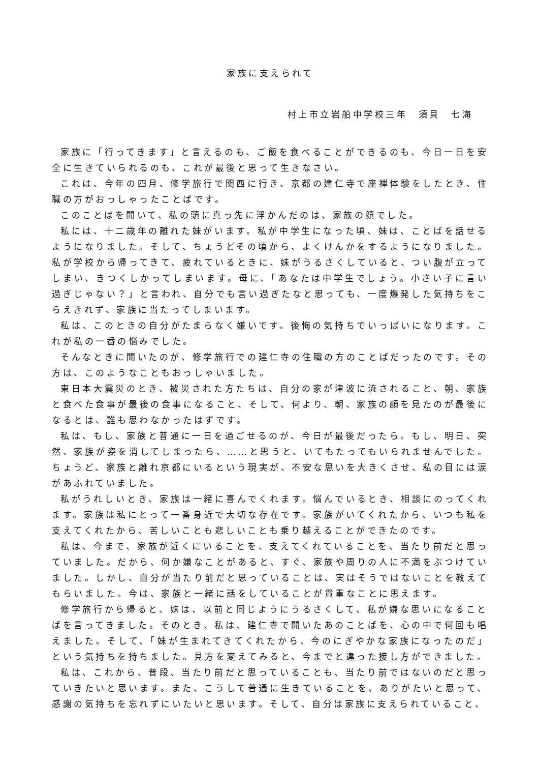家族に支えられて
村上市立岩船中学校三年　須貝　七海
家族に「行ってきます」と言えるのも、ご飯を食べることができるのも、今日一日を安全に生きていられるのも、これが最後と思って生きなさい。
これは、今年の四月、修学旅行で関西に行き、京都の建仁寺で座禅体験をしたとき、住職の方がおっしゃったことばです。
このことばを聞いて、私の頭に真っ先に浮かんだのは、家族の顔でした。
私には、十二歳年の離れた妹がいます。私が中学生になった頃、妹は、ことばを話せるようになりました。そして、ちょうどその頃から、よくけんかをするようになりました。私が学校から帰ってきて、疲れているときに、妹がうるさくしていると、つい腹が立ってしまい、きつくしかってしまいます。母に、「あなたは中学生でしょう。小さい子に言い過ぎじゃない？」と言われ、自分でも言い過ぎたなと思っても、一度爆発した気持ちをこらえきれず、家族に当たってしまいます。
私は、このときの自分がたまらなく嫌いです。後悔の気持ちでいっぱいになります。これが私の一番の悩みでした。
そんなときに聞いたのが、修学旅行での建仁寺の住職の方のことばだったのです。その方は、このようなこともおっしゃいました。
東日本大震災のとき、被災された方たちは、自分の家が津波に流されること、朝、家族と食べた食事が最後の食事になること、そして、何より、朝、家族の顔を見たのが最後になるとは、誰も思わなかったはずです。
私は、もし、家族と普通に一日を過ごせるのが、今日が最後だったら。もし、明日、突然、家族が姿を消してしまったら、……と思うと、いてもたってもいられませんでした。ちょうど、家族と離れ京都にいるという現実が、不安な思いを大きくさせ、私の目には涙があふれていました。
私がうれしいとき、家族は一緒に喜んでくれます。悩んでいるとき、相談にのってくれます。家族は私にとって一番身近で大切な存在です。家族がいてくれたから、いつも私を支えてくれたから、苦しいことも悲しいことも乗り越えることができたのです。
私は、今まで、家族が近くにいることを、支えてくれていることを、当たり前だと思っていました。だから、何か嫌なことがあると、すぐ、家族や周りの人に不満をぶつけていました。しかし、自分が当たり前だと思っていることは、実はそうではないことを教えてもらいました。今は、家族と一緒に話をしていることが貴重なことに思えます。
修学旅行から帰ると、妹は、以前と同じようにうるさくして、私が嫌な思いになることばを言ってきました。そのとき、私は、建仁寺で聞いたあのことばを、心の中で何回も唱えました。そして、「妹が生まれてきてくれたから、今のにぎやかな家族になったのだ」という気持ちを持ちました。見方を変えてみると、今までと違った接し方ができました。
私は、これから、普段、当たり前だと思っていることも、当たり前ではないのだと思っていきたいと思います。また、こうして普通に生きていることを、ありがたいと思って、感謝の気持ちを忘れずにいたいと思います。そして、自分は家族に支えられていること、